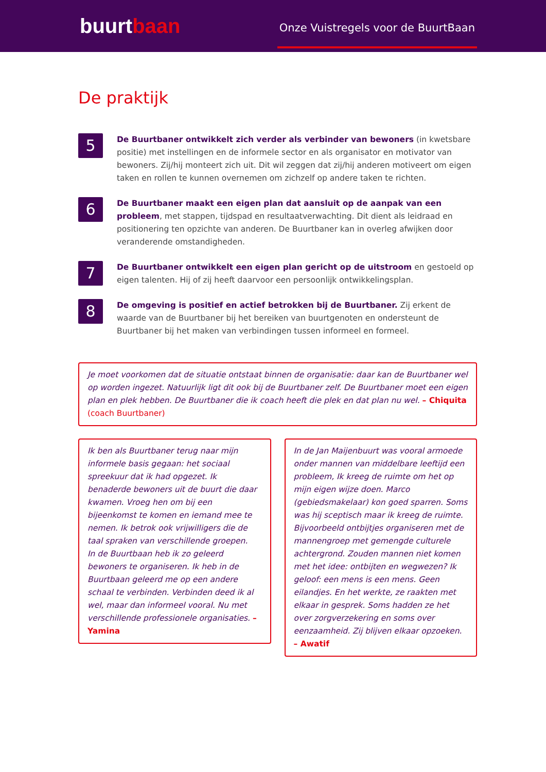buurtbaan
Onze Vuistregels voor de BuurtBaan
De praktijk
5
De Buurtbaner ontwikkelt zich verder als verbinder van bewoners (in kwetsbare positie) met instellingen en de informele sector en als organisator en motivator van bewoners. Zij/hij monteert zich uit. Dit wil zeggen dat zij/hij anderen motiveert om eigen taken en rollen te kunnen overnemen om zichzelf op andere taken te richten.
6
De Buurtbaner maakt een eigen plan dat aansluit op de aanpak van een probleem, met stappen, tijdspad en resultaatverwachting. Dit dient als leidraad en positionering ten opzichte van anderen. De Buurtbaner kan in overleg afwijken door veranderende omstandigheden.
7
De Buurtbaner ontwikkelt een eigen plan gericht op de uitstroom en gestoeld op eigen talenten. Hij of zij heeft daarvoor een persoonlijk ontwikkelingsplan.
8
De omgeving is positief en actief betrokken bij de Buurtbaner. Zij erkent de waarde van de Buurtbaner bij het bereiken van buurtgenoten en ondersteunt de Buurtbaner bij het maken van verbindingen tussen informeel en formeel.
Je moet voorkomen dat de situatie ontstaat binnen de organisatie: daar kan de Buurtbaner wel op worden ingezet. Natuurlijk ligt dit ook bij de Buurtbaner zelf. De Buurtbaner moet een eigen plan en plek hebben. De Buurtbaner die ik coach heeft die plek en dat plan nu wel. – Chiquita (coach Buurtbaner)
Ik ben als Buurtbaner terug naar mijn informele basis gegaan: het sociaal spreekuur dat ik had opgezet. Ik benaderde bewoners uit de buurt die daar kwamen. Vroeg hen om bij een bijeenkomst te komen en iemand mee te nemen. Ik betrok ook vrijwilligers die de taal spraken van verschillende groepen.
In de Buurtbaan heb ik zo geleerd bewoners te organiseren. Ik heb in de Buurtbaan geleerd me op een andere schaal te verbinden. Verbinden deed ik al wel, maar dan informeel vooral. Nu met verschillende professionele organisaties. – Yamina
In de Jan Maijenbuurt was vooral armoede onder mannen van middelbare leeftijd een probleem, Ik kreeg de ruimte om het op mijn eigen wijze doen. Marco (gebiedsmakelaar) kon goed sparren. Soms was hij sceptisch maar ik kreeg de ruimte. Bijvoorbeeld ontbijtjes organiseren met de mannengroep met gemengde culturele achtergrond. Zouden mannen niet komen met het idee: ontbijten en wegwezen? Ik geloof: een mens is een mens. Geen eilandjes. En het werkte, ze raakten met elkaar in gesprek. Soms hadden ze het over zorgverzekering en soms over eenzaamheid. Zij blijven elkaar opzoeken. – Awatif